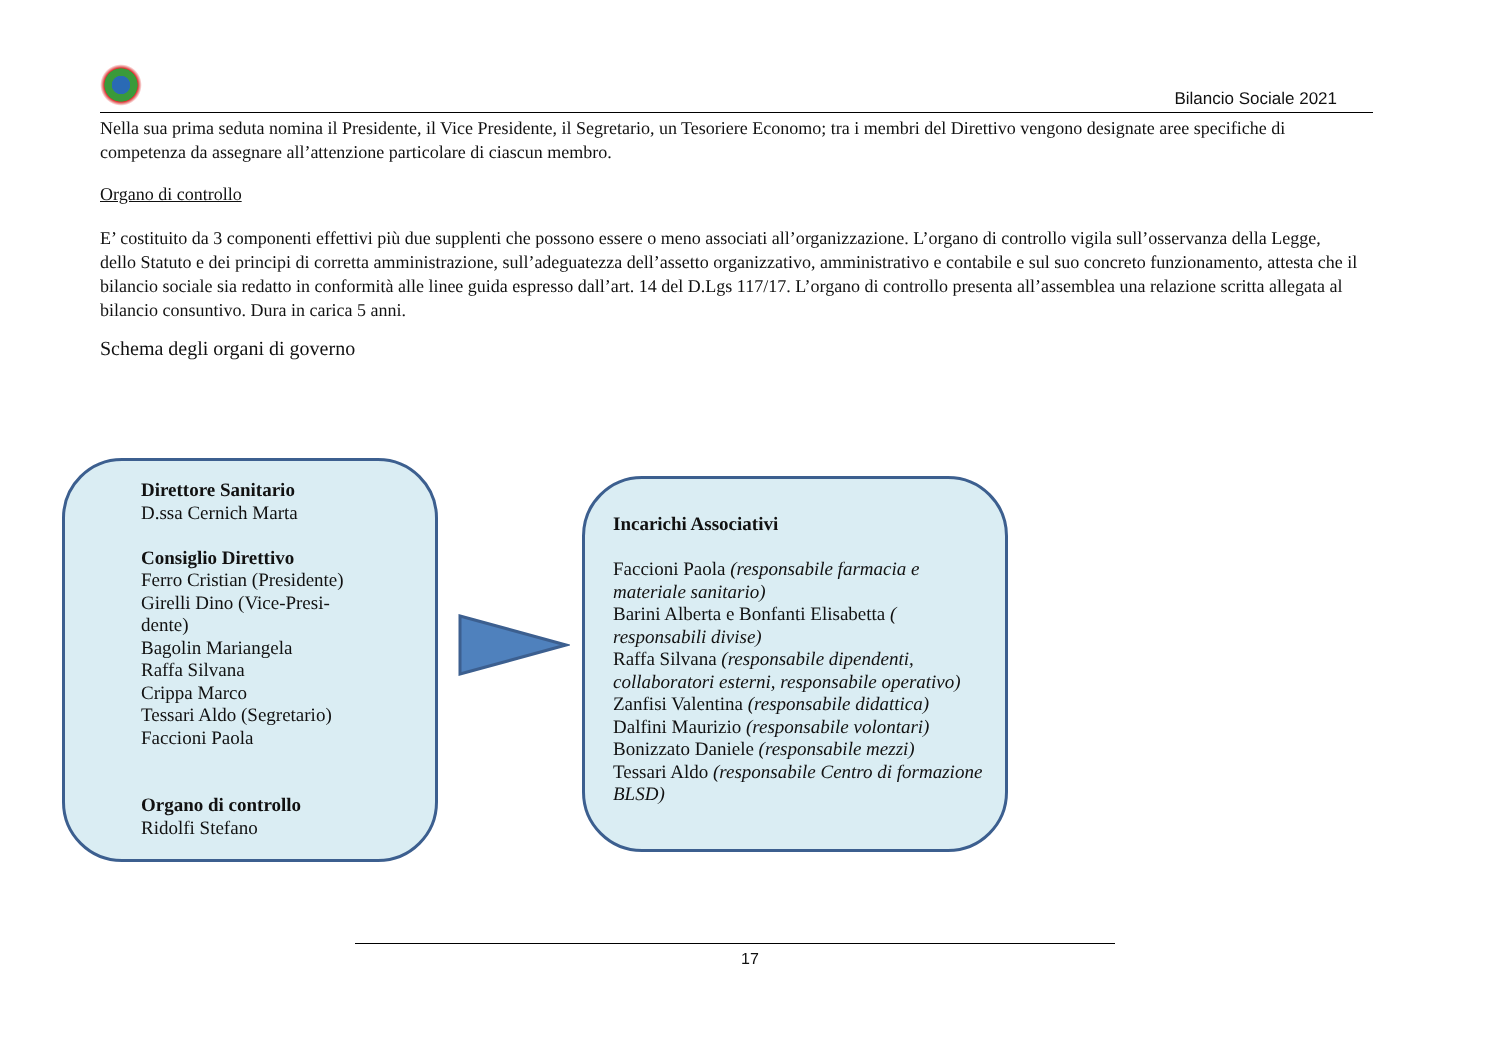Bilancio Sociale 2021
Nella sua prima seduta nomina il Presidente, il Vice Presidente, il Segretario, un Tesoriere Economo; tra i membri del Direttivo vengono designate aree specifiche di competenza da assegnare all’attenzione particolare di ciascun membro.
Organo di controllo
E’ costituito da 3 componenti effettivi più due supplenti che possono essere o meno associati all’organizzazione. L’organo di controllo vigila sull’osservanza della Legge, dello Statuto e dei principi di corretta amministrazione, sull’adeguatezza dell’assetto organizzativo, amministrativo e contabile e sul suo concreto funzionamento, attesta che il bilancio sociale sia redatto in conformità alle linee guida espresso dall’art. 14 del D.Lgs 117/17. L’organo di controllo presenta all’assemblea una relazione scritta allegata al bilancio consuntivo. Dura in carica 5 anni.
Schema degli organi di governo
Direttore Sanitario
D.ssa Cernich Marta
Consiglio Direttivo
Ferro Cristian (Presidente)
Girelli Dino (Vice-Presi-
dente)
Bagolin Mariangela
Raffa Silvana
Crippa Marco
Tessari Aldo (Segretario)
Faccioni Paola
Organo di controllo
Ridolfi Stefano
Incarichi Associativi
Faccioni Paola (responsabile farmacia e materiale sanitario)
Barini Alberta e Bonfanti Elisabetta ( responsabili divise)
Raffa Silvana (responsabile dipendenti, collaboratori esterni, responsabile operativo)
Zanfisi Valentina (responsabile didattica)
Dalfini Maurizio (responsabile volontari)
Bonizzato Daniele (responsabile mezzi)
Tessari Aldo (responsabile Centro di formazione BLSD)
17